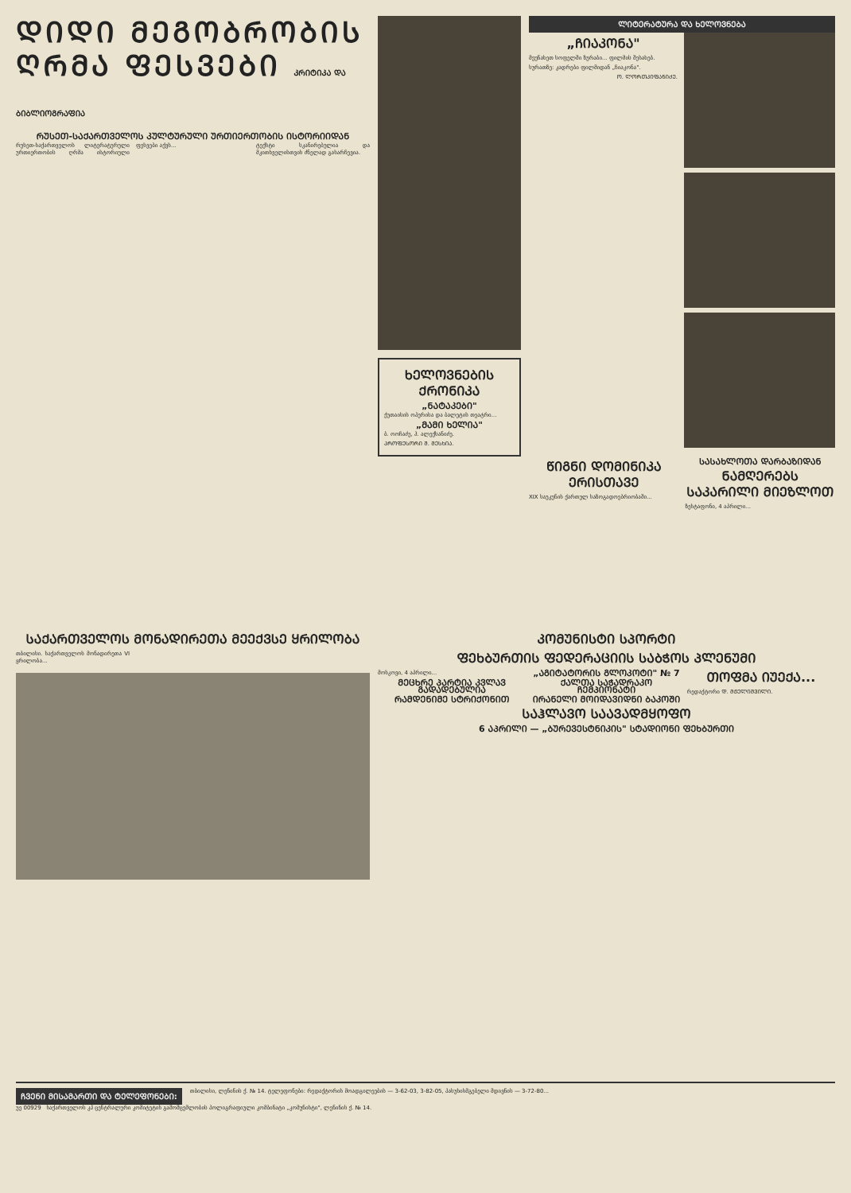ᲓᲘᲓᲘ ᲛᲔᲒᲝᲑᲠᲝᲑᲘᲡ
ᲦᲠᲛᲐ ᲤᲔᲡᲕᲔᲑᲘ ᲙᲠᲘᲢᲘᲙᲐ ᲓᲐ ᲑᲘᲑᲚᲘᲝᲒᲠᲐᲤᲘᲐ
ᲠᲣᲡᲔᲗ-ᲡᲐᲥᲐᲠᲗᲕᲔᲚᲝᲡ ᲙᲣᲚᲢᲣᲠᲣᲚᲘ ᲣᲠᲗᲘᲔᲠᲗᲝᲑᲘᲡ ᲘᲡᲢᲝᲠᲘᲘᲓᲐᲜ
რუსეთ-საქართველოს ლიტერატურული ურთიერთობის ღრმა ისტორიული ფესვები აქვს...
ტექსტი სკანირებულია და მკითხველისთვის ძნელად გასარჩევია.
ᲮᲔᲚᲝᲕᲜᲔᲑᲘᲡ ᲥᲠᲝᲜᲘᲙᲐ
„ᲜᲐᲢᲐᲙᲔᲑᲘ"
ქუთაისის ოპერისა და ბალეტის თეატრი...
„ᲛᲐᲛᲘ ᲮᲔᲚᲘᲐ"
ბ. ოოჩაძე, ჰ. ალექსანიძე.
ᲞᲠᲝᲤᲔᲡᲝᲠᲘ Შ. ᲛᲔᲡᲮᲘᲐ.
ᲚᲘᲢᲔᲠᲐᲢᲣᲠᲐ ᲓᲐ ᲮᲔᲚᲝᲕᲜᲔᲑᲐ
„ᲩᲘᲐᲙᲝᲜᲐ"
მეუნახეთ სოფელში ზურაბი... ფილმის შესახებ.
სურათზე: კადრები ფილმიდან „ჩიაკონა".
Ო. ᲚᲝᲠᲗᲙᲘᲤᲐᲜᲘᲫᲔ.
ᲬᲘᲒᲜᲘ ᲓᲝᲛᲘᲜᲘᲙᲐ ᲔᲠᲘᲡᲗᲐᲕᲔ
XIX საუკუნის ქართულ საზოგადოებრიობაში...
ᲡᲐᲡᲐᲮᲚᲝᲗᲐ ᲓᲐᲠᲑᲐᲖᲘᲓᲐᲜ
ᲜᲐᲛᲦᲔᲠᲔᲑᲡ ᲡᲐᲙᲐᲠᲘᲚᲘ ᲛᲘᲔᲖᲚᲝᲗ
ზესტაფონი, 4 აპრილი...
ᲡᲐᲥᲐᲠᲗᲕᲔᲚᲝᲡ ᲛᲝᲜᲐᲓᲘᲠᲔᲗᲐ ᲛᲔᲔᲥᲕᲡᲔ ᲧᲠᲘᲚᲝᲑᲐ
თბილისი. საქართველოს მონადირეთა VI ყრილობა...
ᲙᲝᲛᲣᲜᲘᲡᲢᲘ ᲡᲞᲝᲠᲢᲘ
ᲤᲔᲮᲑᲣᲠᲗᲘᲡ ᲤᲔᲓᲔᲠᲐᲪᲘᲘᲡ ᲡᲐᲑᲭᲝᲡ ᲞᲚᲔᲜᲣᲛᲘ
მოსკოვი, 4 აპრილი...
ᲛᲔᲪᲮᲠᲔ ᲞᲐᲠᲢᲘᲐ ᲙᲕᲚᲐᲕ ᲒᲐᲓᲐᲓᲔᲑᲣᲚᲘᲐ
ᲠᲐᲛᲓᲔᲜᲘᲛᲔ ᲡᲢᲠᲘᲥᲝᲜᲘᲗ
„ᲐᲒᲘᲢᲐᲢᲝᲠᲘᲡ ᲒᲚᲝᲙᲝᲢᲘ" № 7
ᲥᲐᲚᲗᲐ ᲡᲐᲭᲐᲓᲠᲐᲙᲝ ᲩᲔᲛᲞᲘᲝᲜᲐᲢᲘ
ᲘᲠᲐᲜᲔᲚᲘ ᲛᲝᲘᲓᲐᲕᲘᲓᲜᲘ ᲑᲐᲙᲝᲨᲘ
ᲗᲝᲤᲛᲐ ᲘᲣᲔᲥᲐ...
რედაქტორი Დ. ᲛᲟᲔᲚᲘᲨᲕᲘᲚᲘ.
ᲡᲐᲰᲚᲐᲕᲝ ᲡᲐᲐᲕᲐᲓᲛᲧᲝᲤᲝ
6 ᲐᲞᲠᲘᲚᲘ — „ᲑᲣᲠᲔᲕᲔᲡᲢᲜᲘᲙᲘᲡ" ᲡᲢᲐᲓᲘᲝᲜᲘ ᲤᲔᲮᲑᲣᲠᲗᲘ
ᲩᲕᲔᲜᲘ ᲛᲘᲡᲐᲛᲐᲠᲗᲘ ᲓᲐ ᲢᲔᲚᲔᲤᲝᲜᲔᲑᲘ:
თბილისი, ლენინის ქ. № 14. ტელეფონები: რედაქტორის მოადგილეების — 3-62-03, 3-82-05, პასუხისმგებელი მდივნის — 3-72-80...
უე 00929 საქართველოს კპ ცენტრალური კომიტეტის გამომცემლობის პოლიგრაფიული კომბინატი „კომუნისტი", ლენინის ქ. № 14.